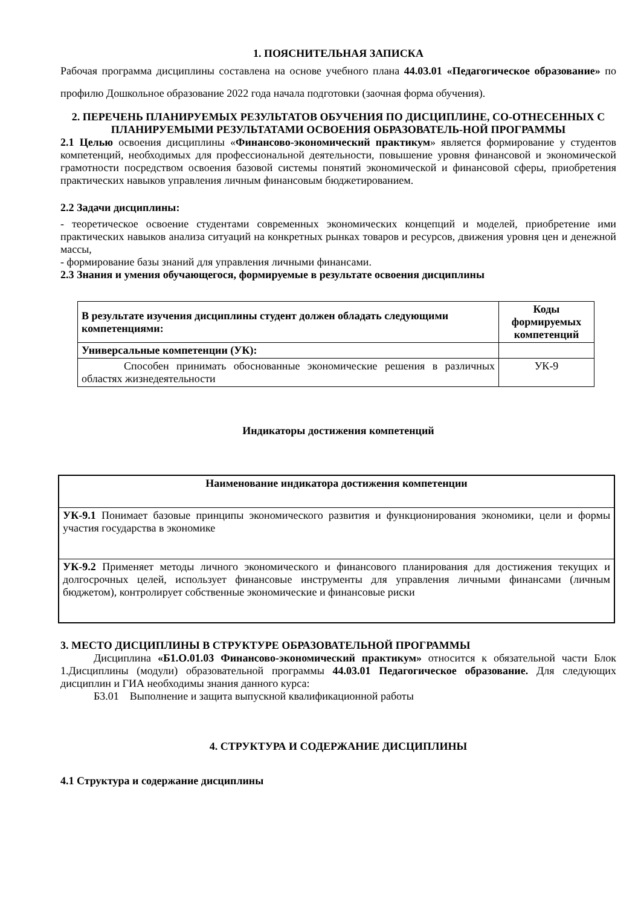1. ПОЯСНИТЕЛЬНАЯ ЗАПИСКА
Рабочая программа дисциплины составлена на основе учебного плана 44.03.01 «Педагогическое образование» по профилю Дошкольное образование 2022 года начала подготовки (заочная форма обучения).
2. ПЕРЕЧЕНЬ ПЛАНИРУЕМЫХ РЕЗУЛЬТАТОВ ОБУЧЕНИЯ ПО ДИСЦИПЛИНЕ, СО-ОТНЕСЕННЫХ С ПЛАНИРУЕМЫМИ РЕЗУЛЬТАТАМИ ОСВОЕНИЯ ОБРАЗОВАТЕЛЬ-НОЙ ПРОГРАММЫ
2.1 Целью освоения дисциплины «Финансово-экономический практикум» является формирование у студентов компетенций, необходимых для профессиональной деятельности, повышение уровня финансовой и экономической грамотности посредством освоения базовой системы понятий экономической и финансовой сферы, приобретения практических навыков управления личным финансовым бюджетированием.
2.2 Задачи дисциплины:
- теоретическое освоение студентами современных экономических концепций и моделей, приобретение ими практических навыков анализа ситуаций на конкретных рынках товаров и ресурсов, движения уровня цен и денежной массы,
- формирование базы знаний для управления личными финансами.
2.3 Знания и умения обучающегося, формируемые в результате освоения дисциплины
| В результате изучения дисциплины студент должен обладать следующими компетенциями: | Коды формируемых компетенций |
| --- | --- |
| Универсальные компетенции (УК): | |
| Способен принимать обоснованные экономические решения в различных областях жизнедеятельности | УК-9 |
Индикаторы достижения компетенций
| Наименование индикатора достижения компетенции |
| --- |
| УК-9.1 Понимает базовые принципы экономического развития и функционирования экономики, цели и формы участия государства в экономике |
| УК-9.2 Применяет методы личного экономического и финансового планирования для достижения текущих и долгосрочных целей, использует финансовые инструменты для управления личными финансами (личным бюджетом), контролирует собственные экономические и финансовые риски |
3. МЕСТО ДИСЦИПЛИНЫ В СТРУКТУРЕ ОБРАЗОВАТЕЛЬНОЙ ПРОГРАММЫ
Дисциплина «Б1.О.01.03 Финансово-экономический практикум» относится к обязательной части Блок 1.Дисциплины (модули) образовательной программы 44.03.01 Педагогическое образование. Для следующих дисциплин и ГИА необходимы знания данного курса:
Б3.01 Выполнение и защита выпускной квалификационной работы
4. СТРУКТУРА И СОДЕРЖАНИЕ ДИСЦИПЛИНЫ
4.1 Структура и содержание дисциплины